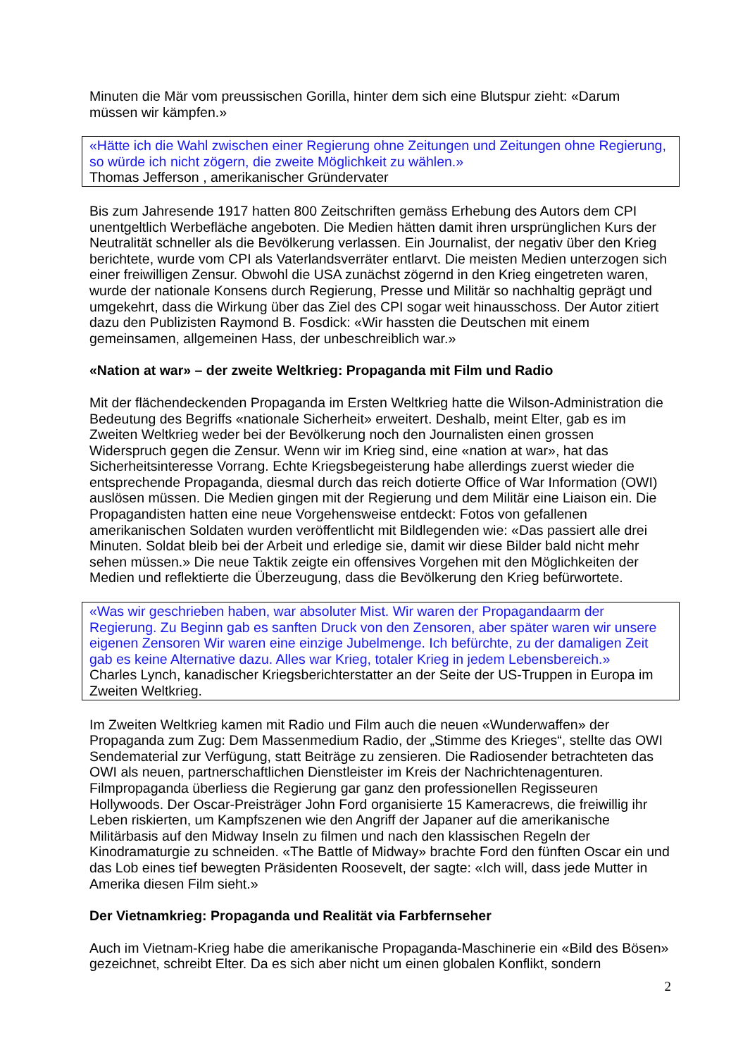Minuten die Mär vom preussischen Gorilla, hinter dem sich eine Blutspur zieht: «Darum müssen wir kämpfen.»
«Hätte ich die Wahl zwischen einer Regierung ohne Zeitungen und Zeitungen ohne Regierung, so würde ich nicht zögern, die zweite Möglichkeit zu wählen.»
Thomas Jefferson , amerikanischer Gründervater
Bis zum Jahresende 1917 hatten 800 Zeitschriften gemäss Erhebung des Autors dem CPI unentgeltlich Werbefläche angeboten. Die Medien hätten damit ihren ursprünglichen Kurs der Neutralität schneller als die Bevölkerung verlassen. Ein Journalist, der negativ über den Krieg berichtete, wurde vom CPI als Vaterlandsverräter entlarvt. Die meisten Medien unterzogen sich einer freiwilligen Zensur. Obwohl die USA zunächst zögernd in den Krieg eingetreten waren, wurde der nationale Konsens durch Regierung, Presse und Militär so nachhaltig geprägt und umgekehrt, dass die Wirkung über das Ziel des CPI sogar weit hinausschoss. Der Autor zitiert dazu den Publizisten Raymond B. Fosdick: «Wir hassten die Deutschen mit einem gemeinsamen, allgemeinen Hass, der unbeschreiblich war.»
«Nation at war» – der zweite Weltkrieg: Propaganda mit Film und Radio
Mit der flächendeckenden Propaganda im Ersten Weltkrieg hatte die Wilson-Administration die Bedeutung des Begriffs «nationale Sicherheit» erweitert. Deshalb, meint Elter, gab es im Zweiten Weltkrieg weder bei der Bevölkerung noch den Journalisten einen grossen Widerspruch gegen die Zensur. Wenn wir im Krieg sind, eine «nation at war», hat das Sicherheitsinteresse Vorrang. Echte Kriegsbegeisterung habe allerdings zuerst wieder die entsprechende Propaganda, diesmal durch das reich dotierte Office of War Information (OWI) auslösen müssen. Die Medien gingen mit der Regierung und dem Militär eine Liaison ein. Die Propagandisten hatten eine neue Vorgehensweise entdeckt: Fotos von gefallenen amerikanischen Soldaten wurden veröffentlicht mit Bildlegenden wie: «Das passiert alle drei Minuten. Soldat bleib bei der Arbeit und erledige sie, damit wir diese Bilder bald nicht mehr sehen müssen.» Die neue Taktik zeigte ein offensives Vorgehen mit den Möglichkeiten der Medien und reflektierte die Überzeugung, dass die Bevölkerung den Krieg befürwortete.
«Was wir geschrieben haben, war absoluter Mist. Wir waren der Propagandaarm der Regierung. Zu Beginn gab es sanften Druck von den Zensoren, aber später waren wir unsere eigenen Zensoren Wir waren eine einzige Jubelmenge. Ich befürchte, zu der damaligen Zeit gab es keine Alternative dazu. Alles war Krieg, totaler Krieg in jedem Lebensbereich.»
Charles Lynch, kanadischer Kriegsberichterstatter an der Seite der US-Truppen in Europa im Zweiten Weltkrieg.
Im Zweiten Weltkrieg kamen mit Radio und Film auch die neuen «Wunderwaffen» der Propaganda zum Zug: Dem Massenmedium Radio, der „Stimme des Krieges“, stellte das OWI Sendematerial zur Verfügung, statt Beiträge zu zensieren. Die Radiosender betrachteten das OWI als neuen, partnerschaftlichen Dienstleister im Kreis der Nachrichtenagenturen. Filmpropaganda überliess die Regierung gar ganz den professionellen Regisseuren Hollywoods. Der Oscar-Preisträger John Ford organisierte 15 Kameracrews, die freiwillig ihr Leben riskierten, um Kampfszenen wie den Angriff der Japaner auf die amerikanische Militärbasis auf den Midway Inseln zu filmen und nach den klassischen Regeln der Kinodramaturgie zu schneiden. «The Battle of Midway» brachte Ford den fünften Oscar ein und das Lob eines tief bewegten Präsidenten Roosevelt, der sagte: «Ich will, dass jede Mutter in Amerika diesen Film sieht.»
Der Vietnamkrieg: Propaganda und Realität via Farbfernseher
Auch im Vietnam-Krieg habe die amerikanische Propaganda-Maschinerie ein «Bild des Bösen» gezeichnet, schreibt Elter. Da es sich aber nicht um einen globalen Konflikt, sondern
2